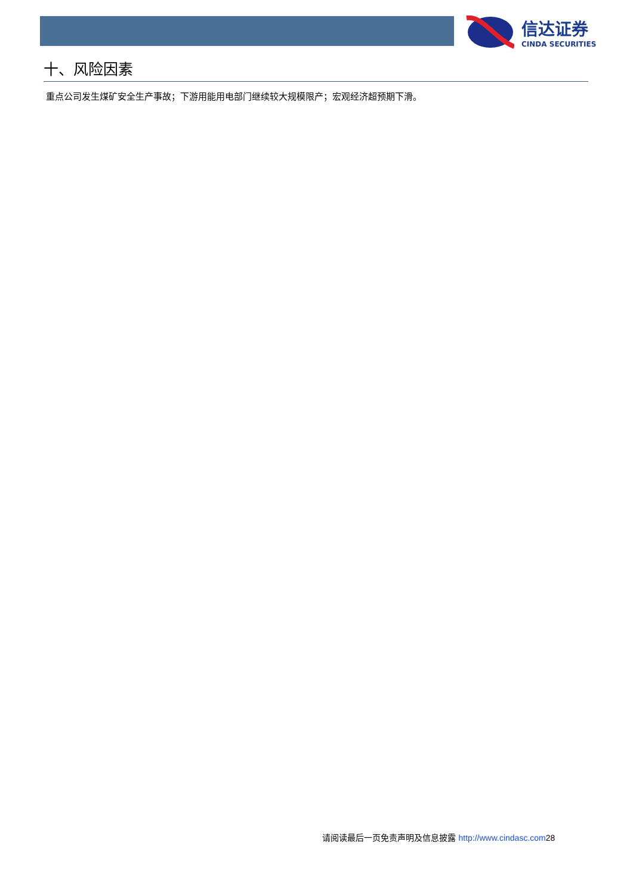信达证券
CINDA SECURITIES
十、风险因素
重点公司发生煤矿安全生产事故；下游用能用电部门继续较大规模限产；宏观经济超预期下滑。
请阅读最后一页免责声明及信息披露 http://www.cindasc.com 28